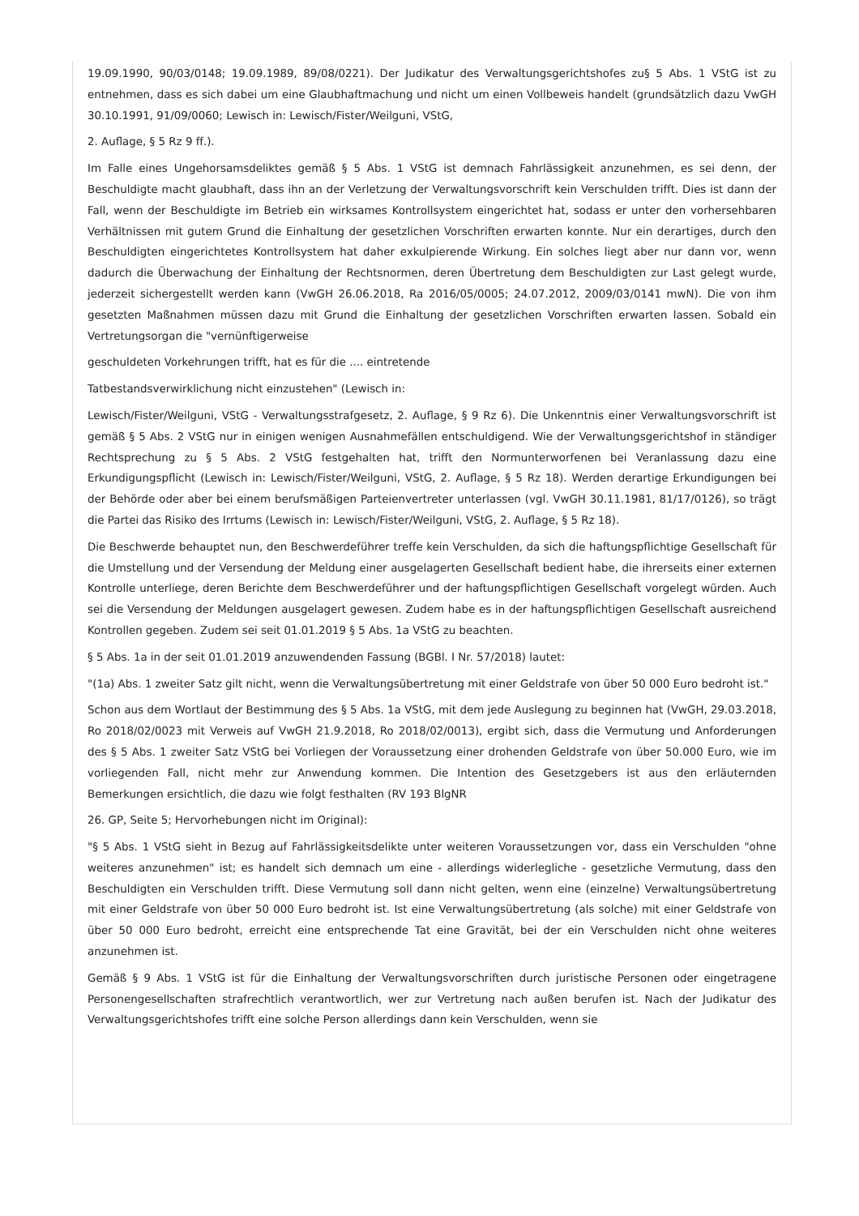19.09.1990, 90/03/0148; 19.09.1989, 89/08/0221). Der Judikatur des Verwaltungsgerichtshofes zu§ 5 Abs. 1 VStG ist zu entnehmen, dass es sich dabei um eine Glaubhaftmachung und nicht um einen Vollbeweis handelt (grundsätzlich dazu VwGH 30.10.1991, 91/09/0060; Lewisch in: Lewisch/Fister/Weilguni, VStG,
2. Auflage, § 5 Rz 9 ff.).
Im Falle eines Ungehorsamsdeliktes gemäß § 5 Abs. 1 VStG ist demnach Fahrlässigkeit anzunehmen, es sei denn, der Beschuldigte macht glaubhaft, dass ihn an der Verletzung der Verwaltungsvorschrift kein Verschulden trifft. Dies ist dann der Fall, wenn der Beschuldigte im Betrieb ein wirksames Kontrollsystem eingerichtet hat, sodass er unter den vorhersehbaren Verhältnissen mit gutem Grund die Einhaltung der gesetzlichen Vorschriften erwarten konnte. Nur ein derartiges, durch den Beschuldigten eingerichtetes Kontrollsystem hat daher exkulpierende Wirkung. Ein solches liegt aber nur dann vor, wenn dadurch die Überwachung der Einhaltung der Rechtsnormen, deren Übertretung dem Beschuldigten zur Last gelegt wurde, jederzeit sichergestellt werden kann (VwGH 26.06.2018, Ra 2016/05/0005; 24.07.2012, 2009/03/0141 mwN). Die von ihm gesetzten Maßnahmen müssen dazu mit Grund die Einhaltung der gesetzlichen Vorschriften erwarten lassen. Sobald ein Vertretungsorgan die "vernünftigerweise
geschuldeten Vorkehrungen trifft, hat es für die .... eintretende
Tatbestandsverwirklichung nicht einzustehen" (Lewisch in:
Lewisch/Fister/Weilguni, VStG - Verwaltungsstrafgesetz, 2. Auflage, § 9 Rz 6). Die Unkenntnis einer Verwaltungsvorschrift ist gemäß § 5 Abs. 2 VStG nur in einigen wenigen Ausnahmefällen entschuldigend. Wie der Verwaltungsgerichtshof in ständiger Rechtsprechung zu § 5 Abs. 2 VStG festgehalten hat, trifft den Normunterworfenen bei Veranlassung dazu eine Erkundigungspflicht (Lewisch in: Lewisch/Fister/Weilguni, VStG, 2. Auflage, § 5 Rz 18). Werden derartige Erkundigungen bei der Behörde oder aber bei einem berufsmäßigen Parteienvertreter unterlassen (vgl. VwGH 30.11.1981, 81/17/0126), so trägt die Partei das Risiko des Irrtums (Lewisch in: Lewisch/Fister/Weilguni, VStG, 2. Auflage, § 5 Rz 18).
Die Beschwerde behauptet nun, den Beschwerdeführer treffe kein Verschulden, da sich die haftungspflichtige Gesellschaft für die Umstellung und der Versendung der Meldung einer ausgelagerten Gesellschaft bedient habe, die ihrerseits einer externen Kontrolle unterliege, deren Berichte dem Beschwerdeführer und der haftungspflichtigen Gesellschaft vorgelegt würden. Auch sei die Versendung der Meldungen ausgelagert gewesen. Zudem habe es in der haftungspflichtigen Gesellschaft ausreichend Kontrollen gegeben. Zudem sei seit 01.01.2019 § 5 Abs. 1a VStG zu beachten.
§ 5 Abs. 1a in der seit 01.01.2019 anzuwendenden Fassung (BGBl. I Nr. 57/2018) lautet:
"(1a) Abs. 1 zweiter Satz gilt nicht, wenn die Verwaltungsübertretung mit einer Geldstrafe von über 50 000 Euro bedroht ist."
Schon aus dem Wortlaut der Bestimmung des § 5 Abs. 1a VStG, mit dem jede Auslegung zu beginnen hat (VwGH, 29.03.2018, Ro 2018/02/0023 mit Verweis auf VwGH 21.9.2018, Ro 2018/02/0013), ergibt sich, dass die Vermutung und Anforderungen des § 5 Abs. 1 zweiter Satz VStG bei Vorliegen der Voraussetzung einer drohenden Geldstrafe von über 50.000 Euro, wie im vorliegenden Fall, nicht mehr zur Anwendung kommen. Die Intention des Gesetzgebers ist aus den erläuternden Bemerkungen ersichtlich, die dazu wie folgt festhalten (RV 193 BlgNR
26. GP, Seite 5; Hervorhebungen nicht im Original):
"§ 5 Abs. 1 VStG sieht in Bezug auf Fahrlässigkeitsdelikte unter weiteren Voraussetzungen vor, dass ein Verschulden "ohne weiteres anzunehmen" ist; es handelt sich demnach um eine - allerdings widerlegliche - gesetzliche Vermutung, dass den Beschuldigten ein Verschulden trifft. Diese Vermutung soll dann nicht gelten, wenn eine (einzelne) Verwaltungsübertretung mit einer Geldstrafe von über 50 000 Euro bedroht ist. Ist eine Verwaltungsübertretung (als solche) mit einer Geldstrafe von über 50 000 Euro bedroht, erreicht eine entsprechende Tat eine Gravität, bei der ein Verschulden nicht ohne weiteres anzunehmen ist.
Gemäß § 9 Abs. 1 VStG ist für die Einhaltung der Verwaltungsvorschriften durch juristische Personen oder eingetragene Personengesellschaften strafrechtlich verantwortlich, wer zur Vertretung nach außen berufen ist. Nach der Judikatur des Verwaltungsgerichtshofes trifft eine solche Person allerdings dann kein Verschulden, wenn sie